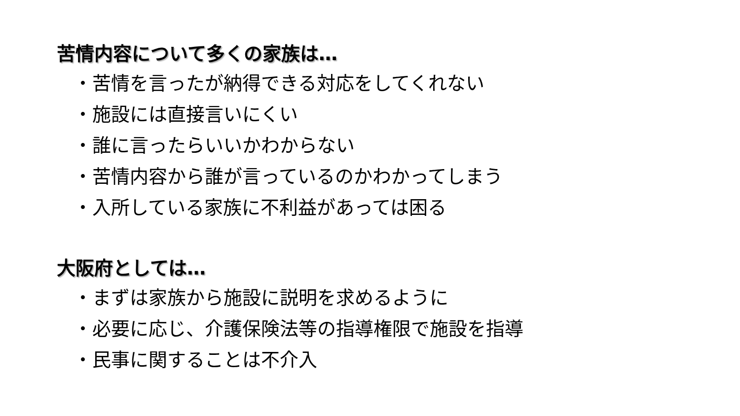苦情内容について多くの家族は…
・苦情を言ったが納得できる対応をしてくれない
・施設には直接言いにくい
・誰に言ったらいいかわからない
・苦情内容から誰が言っているのかわかってしまう
・入所している家族に不利益があっては困る
大阪府としては…
・まずは家族から施設に説明を求めるように
・必要に応じ、介護保険法等の指導権限で施設を指導
・民事に関することは不介入